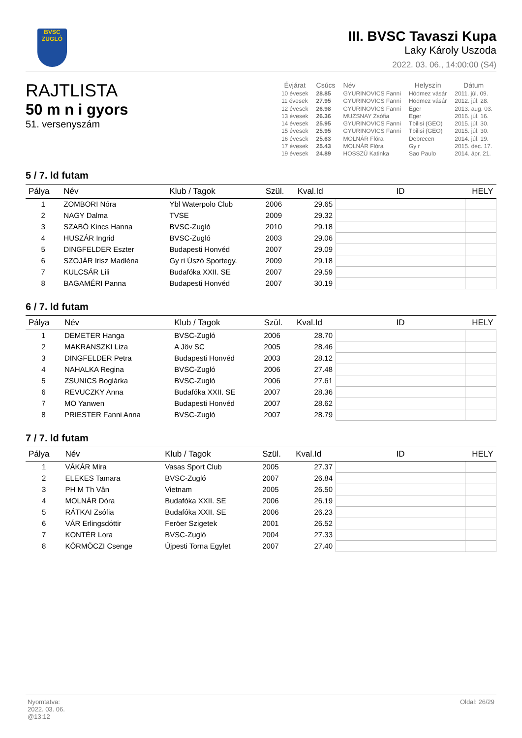BVSC
ZUGLÓ
III. BVSC Tavaszi Kupa
Laky Károly Uszoda
2022. 03. 06., 14:00:00 (S4)
RAJTLISTA
50 m n i gyors
51. versenyszám
| Évjárat | Csúcs | Név | Helyszín | Dátum |
| --- | --- | --- | --- | --- |
| 10 évesek | 28.85 | GYURINOVICS Fanni | Hódmez vásár | 2011. júl. 09. |
| 11 évesek | 27.95 | GYURINOVICS Fanni | Hódmez vásár | 2012. júl. 28. |
| 12 évesek | 26.98 | GYURINOVICS Fanni | Eger | 2013. aug. 03. |
| 13 évesek | 26.36 | MUZSNAY Zsófia | Eger | 2016. júl. 16. |
| 14 évesek | 25.95 | GYURINOVICS Fanni | Tbilisi (GEO) | 2015. júl. 30. |
| 15 évesek | 25.95 | GYURINOVICS Fanni | Tbilisi (GEO) | 2015. júl. 30. |
| 16 évesek | 25.63 | MOLNÁR Flóra | Debrecen | 2014. júl. 19. |
| 17 évesek | 25.43 | MOLNÁR Flóra | Gy r | 2015. dec. 17. |
| 19 évesek | 24.89 | HOSSZÚ Katinka | Sao Paulo | 2014. ápr. 21. |
5 / 7. ld futam
| Pálya | Név | Klub / Tagok | Szül. | Kval.Id | ID | HELY |
| --- | --- | --- | --- | --- | --- | --- |
| 1 | ZOMBORI Nóra | Ybl Waterpolo Club | 2006 | 29.65 | | |
| 2 | NAGY Dalma | TVSE | 2009 | 29.32 | | |
| 3 | SZABÓ Kincs Hanna | BVSC-Zugló | 2010 | 29.18 | | |
| 4 | HUSZÁR Ingrid | BVSC-Zugló | 2003 | 29.06 | | |
| 5 | DINGFELDER Eszter | Budapesti Honvéd | 2007 | 29.09 | | |
| 6 | SZOJÁR Irisz Madléna | Gy ri Úszó Sportegy. | 2009 | 29.18 | | |
| 7 | KULCSÁR Lili | Budafóka XXII. SE | 2007 | 29.59 | | |
| 8 | BAGAMÉRI Panna | Budapesti Honvéd | 2007 | 30.19 | | |
6 / 7. ld futam
| Pálya | Név | Klub / Tagok | Szül. | Kval.Id | ID | HELY |
| --- | --- | --- | --- | --- | --- | --- |
| 1 | DEMETER Hanga | BVSC-Zugló | 2006 | 28.70 | | |
| 2 | MAKRANSZKI Liza | A Jöv SC | 2005 | 28.46 | | |
| 3 | DINGFELDER Petra | Budapesti Honvéd | 2003 | 28.12 | | |
| 4 | NAHALKA Regina | BVSC-Zugló | 2006 | 27.48 | | |
| 5 | ZSUNICS Boglárka | BVSC-Zugló | 2006 | 27.61 | | |
| 6 | REVUCZKY Anna | Budafóka XXII. SE | 2007 | 28.36 | | |
| 7 | MO Yanwen | Budapesti Honvéd | 2007 | 28.62 | | |
| 8 | PRIESTER Fanni Anna | BVSC-Zugló | 2007 | 28.79 | | |
7 / 7. ld futam
| Pálya | Név | Klub / Tagok | Szül. | Kval.Id | ID | HELY |
| --- | --- | --- | --- | --- | --- | --- |
| 1 | VÁKÁR Mira | Vasas Sport Club | 2005 | 27.37 | | |
| 2 | ELEKES Tamara | BVSC-Zugló | 2007 | 26.84 | | |
| 3 | PH M Th Vân | Vietnam | 2005 | 26.50 | | |
| 4 | MOLNÁR Dóra | Budafóka XXII. SE | 2006 | 26.19 | | |
| 5 | RÁTKAI Zsófia | Budafóka XXII. SE | 2006 | 26.23 | | |
| 6 | VÁR Erlingsdóttir | Feröer Szigetek | 2001 | 26.52 | | |
| 7 | KONTÉR Lora | BVSC-Zugló | 2004 | 27.33 | | |
| 8 | KÖRMÖCZI Csenge | Újpesti Torna Egylet | 2007 | 27.40 | | |
Nyomtatva:
2022. 03. 06.
@13:12
Oldal: 26/29